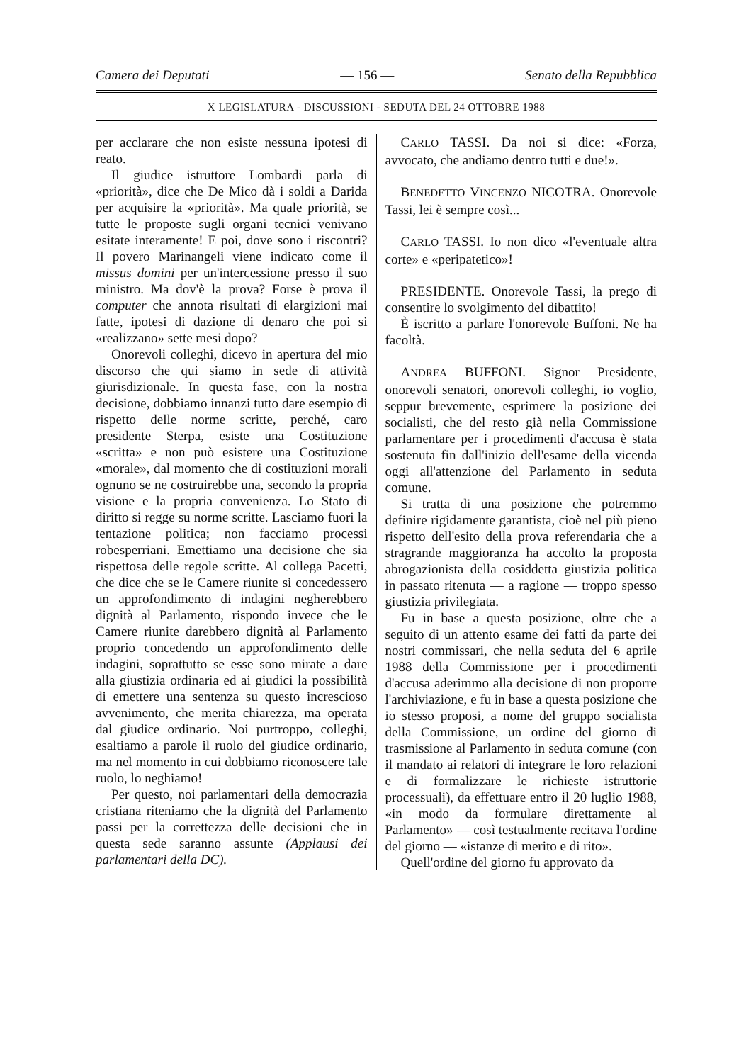Camera dei Deputati — 156 — Senato della Repubblica
X LEGISLATURA - DISCUSSIONI - SEDUTA DEL 24 OTTOBRE 1988
per acclarare che non esiste nessuna ipotesi di reato.
Il giudice istruttore Lombardi parla di «priorità», dice che De Mico dà i soldi a Darida per acquisire la «priorità». Ma quale priorità, se tutte le proposte sugli organi tecnici venivano esitate interamente! E poi, dove sono i riscontri? Il povero Marinangeli viene indicato come il missus domini per un'intercessione presso il suo ministro. Ma dov'è la prova? Forse è prova il computer che annota risultati di elargizioni mai fatte, ipotesi di dazione di denaro che poi si «realizzano» sette mesi dopo?
Onorevoli colleghi, dicevo in apertura del mio discorso che qui siamo in sede di attività giurisdizionale. In questa fase, con la nostra decisione, dobbiamo innanzi tutto dare esempio di rispetto delle norme scritte, perché, caro presidente Sterpa, esiste una Costituzione «scritta» e non può esistere una Costituzione «morale», dal momento che di costituzioni morali ognuno se ne costruirebbe una, secondo la propria visione e la propria convenienza. Lo Stato di diritto si regge su norme scritte. Lasciamo fuori la tentazione politica; non facciamo processi robesperriani. Emettiamo una decisione che sia rispettosa delle regole scritte. Al collega Pacetti, che dice che se le Camere riunite si concedessero un approfondimento di indagini negherebbero dignità al Parlamento, rispondo invece che le Camere riunite darebbero dignità al Parlamento proprio concedendo un approfondimento delle indagini, soprattutto se esse sono mirate a dare alla giustizia ordinaria ed ai giudici la possibilità di emettere una sentenza su questo increscioso avvenimento, che merita chiarezza, ma operata dal giudice ordinario. Noi purtroppo, colleghi, esaltiamo a parole il ruolo del giudice ordinario, ma nel momento in cui dobbiamo riconoscere tale ruolo, lo neghiamo!
Per questo, noi parlamentari della democrazia cristiana riteniamo che la dignità del Parlamento passi per la correttezza delle decisioni che in questa sede saranno assunte (Applausi dei parlamentari della DC).
CARLO TASSI. Da noi si dice: «Forza, avvocato, che andiamo dentro tutti e due!».
BENEDETTO VINCENZO NICOTRA. Onorevole Tassi, lei è sempre così...
CARLO TASSI. Io non dico «l'eventuale altra corte» e «peripatetico»!
PRESIDENTE. Onorevole Tassi, la prego di consentire lo svolgimento del dibattito!
È iscritto a parlare l'onorevole Buffoni. Ne ha facoltà.
ANDREA BUFFONI. Signor Presidente, onorevoli senatori, onorevoli colleghi, io voglio, seppur brevemente, esprimere la posizione dei socialisti, che del resto già nella Commissione parlamentare per i procedimenti d'accusa è stata sostenuta fin dall'inizio dell'esame della vicenda oggi all'attenzione del Parlamento in seduta comune.
Si tratta di una posizione che potremmo definire rigidamente garantista, cioè nel più pieno rispetto dell'esito della prova referendaria che a stragrande maggioranza ha accolto la proposta abrogazionista della cosiddetta giustizia politica in passato ritenuta — a ragione — troppo spesso giustizia privilegiata.
Fu in base a questa posizione, oltre che a seguito di un attento esame dei fatti da parte dei nostri commissari, che nella seduta del 6 aprile 1988 della Commissione per i procedimenti d'accusa aderimmo alla decisione di non proporre l'archiviazione, e fu in base a questa posizione che io stesso proposi, a nome del gruppo socialista della Commissione, un ordine del giorno di trasmissione al Parlamento in seduta comune (con il mandato ai relatori di integrare le loro relazioni e di formalizzare le richieste istruttorie processuali), da effettuare entro il 20 luglio 1988, «in modo da formulare direttamente al Parlamento» — così testualmente recitava l'ordine del giorno — «istanze di merito e di rito».
Quell'ordine del giorno fu approvato da